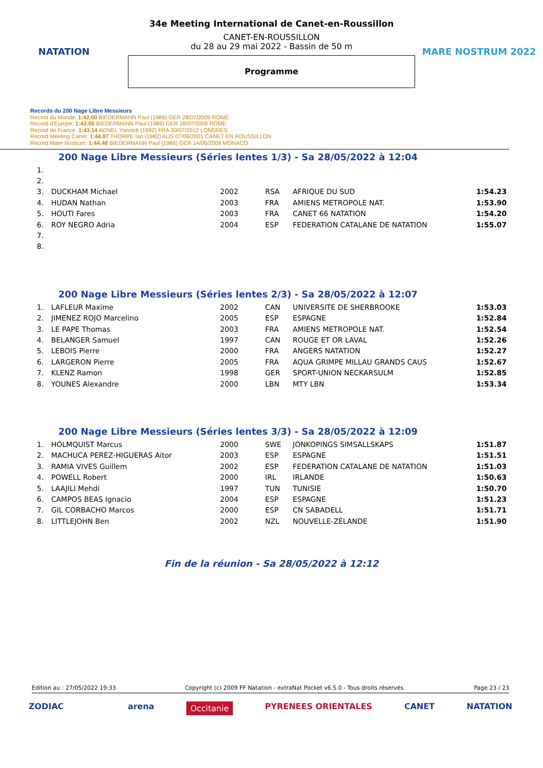NATATION
34e Meeting International de Canet-en-Roussillon
CANET-EN-ROUSSILLON
du 28 au 29 mai 2022 - Bassin de 50 m
Programme
MARE NOSTRUM 2022
Records du 200 Nage Libre Messieurs
Record du Monde: 1:42.00 BIEDERMANN Paul (1986) GER 28/07/2009 ROME
Record d'Europe: 1:42.00 BIEDERMANN Paul (1986) GER 28/07/2009 ROME
Record de France: 1:43.14 AGNEL Yannick (1992) FRA 30/07/2012 LONDRES
Record Meeting Canet: 1:44.97 THORPE Ian (1982) AUS 07/06/2001 CANET EN ROUSSILLON
Record Mare Nostrum: 1:44.48 BIEDERMANN Paul (1986) GER 14/06/2009 MONACO
200 Nage Libre Messieurs (Séries lentes 1/3) - Sa 28/05/2022 à 12:04
| 1. | | | | | |
| 2. | | | | | |
| 3. | DUCKHAM Michael | 2002 | RSA | AFRIQUE DU SUD | 1:54.23 |
| 4. | HUDAN Nathan | 2003 | FRA | AMIENS METROPOLE NAT. | 1:53.90 |
| 5. | HOUTI Fares | 2003 | FRA | CANET 66 NATATION | 1:54.20 |
| 6. | ROY NEGRO Adria | 2004 | ESP | FEDERATION CATALANE DE NATATION | 1:55.07 |
| 7. | | | | | |
| 8. | | | | | |
200 Nage Libre Messieurs (Séries lentes 2/3) - Sa 28/05/2022 à 12:07
| 1. | LAFLEUR Maxime | 2002 | CAN | UNIVERSITE DE SHERBROOKE | 1:53.03 |
| 2. | JIMENEZ ROJO Marcelino | 2005 | ESP | ESPAGNE | 1:52.84 |
| 3. | LE PAPE Thomas | 2003 | FRA | AMIENS METROPOLE NAT. | 1:52.54 |
| 4. | BELANGER Samuel | 1997 | CAN | ROUGE ET OR LAVAL | 1:52.26 |
| 5. | LEBOIS Pierre | 2000 | FRA | ANGERS NATATION | 1:52.27 |
| 6. | LARGERON Pierre | 2005 | FRA | AQUA GRIMPE MILLAU GRANDS CAUS | 1:52.67 |
| 7. | KLENZ Ramon | 1998 | GER | SPORT-UNION NECKARSULM | 1:52.85 |
| 8. | YOUNES Alexandre | 2000 | LBN | MTY LBN | 1:53.34 |
200 Nage Libre Messieurs (Séries lentes 3/3) - Sa 28/05/2022 à 12:09
| 1. | HOLMQUIST Marcus | 2000 | SWE | JONKOPINGS SIMSALLSKAPS | 1:51.87 |
| 2. | MACHUCA PEREZ-HIGUERAS Aitor | 2003 | ESP | ESPAGNE | 1:51.51 |
| 3. | RAMIA VIVES Guillem | 2002 | ESP | FEDERATION CATALANE DE NATATION | 1:51.03 |
| 4. | POWELL Robert | 2000 | IRL | IRLANDE | 1:50.63 |
| 5. | LAAJILI Mehdi | 1997 | TUN | TUNISIE | 1:50.70 |
| 6. | CAMPOS BEAS Ignacio | 2004 | ESP | ESPAGNE | 1:51.23 |
| 7. | GIL CORBACHO Marcos | 2000 | ESP | CN SABADELL | 1:51.71 |
| 8. | LITTLEJOHN Ben | 2002 | NZL | NOUVELLE-ZÉLANDE | 1:51.90 |
Fin de la réunion - Sa 28/05/2022 à 12:12
Edition au : 27/05/2022 19:33 Copyright (c) 2009 FF Natation - extraNat Pocket v6.5.0 - Tous droits réservés. Page 23 / 23
ZODIAC arena Occitanie PYRENEES ORIENTALES CANET NATATION